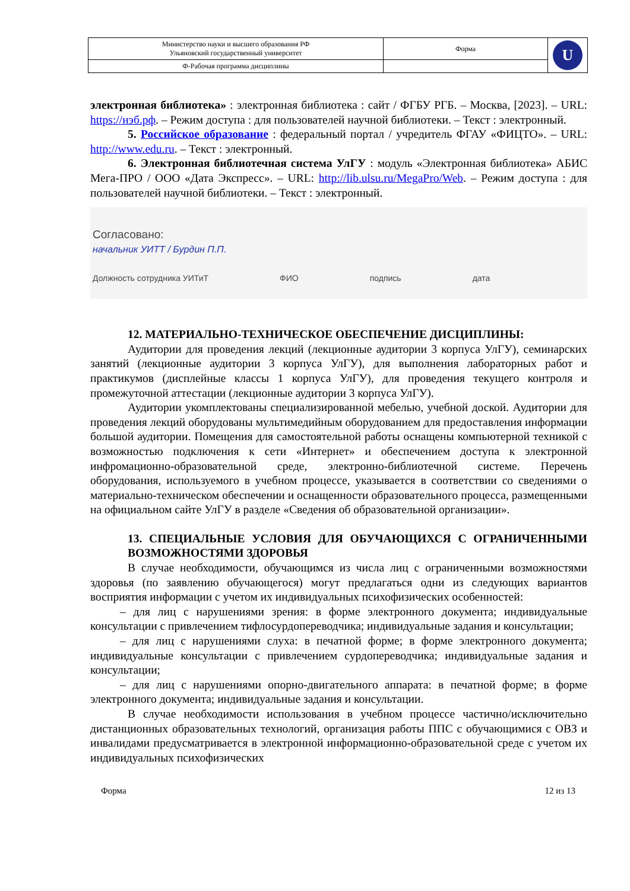| Министерство науки и высшего образования РФ Ульяновский государственный университет | Форма | U |
| Ф-Рабочая программа дисциплины | | |
электронная библиотека» : электронная библиотека : сайт / ФГБУ РГБ. – Москва, [2023]. – URL: https://нэб.рф. – Режим доступа : для пользователей научной библиотеки. – Текст : электронный.
5. Российское образование : федеральный портал / учредитель ФГАУ «ФИЦТО». – URL: http://www.edu.ru. – Текст : электронный.
6. Электронная библиотечная система УлГУ : модуль «Электронная библиотека» АБИС Мега-ПРО / ООО «Дата Экспресс». – URL: http://lib.ulsu.ru/MegaPro/Web. – Режим доступа : для пользователей научной библиотеки. – Текст : электронный.
Согласовано:
начальник УИТТ / Бурдин П.П.
Должность сотрудника УИТиТ ФИО подпись дата
12. МАТЕРИАЛЬНО-ТЕХНИЧЕСКОЕ ОБЕСПЕЧЕНИЕ ДИСЦИПЛИНЫ:
Аудитории для проведения лекций (лекционные аудитории 3 корпуса УлГУ), семинарских занятий (лекционные аудитории 3 корпуса УлГУ), для выполнения лабораторных работ и практикумов (дисплейные классы 1 корпуса УлГУ), для проведения текущего контроля и промежуточной аттестации (лекционные аудитории 3 корпуса УлГУ).
Аудитории укомплектованы специализированной мебелью, учебной доской. Аудитории для проведения лекций оборудованы мультимедийным оборудованием для предоставления информации большой аудитории. Помещения для самостоятельной работы оснащены компьютерной техникой с возможностью подключения к сети «Интернет» и обеспечением доступа к электронной инфромационно-образовательной среде, электронно-библиотечной системе. Перечень оборудования, используемого в учебном процессе, указывается в соответствии со сведениями о материально-техническом обеспечении и оснащенности образовательного процесса, размещенными на официальном сайте УлГУ в разделе «Сведения об образовательной организации».
13. СПЕЦИАЛЬНЫЕ УСЛОВИЯ ДЛЯ ОБУЧАЮЩИХСЯ С ОГРАНИЧЕННЫМИ ВОЗМОЖНОСТЯМИ ЗДОРОВЬЯ
В случае необходимости, обучающимся из числа лиц с ограниченными возможностями здоровья (по заявлению обучающегося) могут предлагаться одни из следующих вариантов восприятия информации с учетом их индивидуальных психофизических особенностей:
– для лиц с нарушениями зрения: в форме электронного документа; индивидуальные консультации с привлечением тифлосурдопереводчика; индивидуальные задания и консультации;
– для лиц с нарушениями слуха: в печатной форме; в форме электронного документа; индивидуальные консультации с привлечением сурдопереводчика; индивидуальные задания и консультации;
– для лиц с нарушениями опорно-двигательного аппарата: в печатной форме; в форме электронного документа; индивидуальные задания и консультации.
В случае необходимости использования в учебном процессе частично/исключительно дистанционных образовательных технологий, организация работы ППС с обучающимися с ОВЗ и инвалидами предусматривается в электронной информационно-образовательной среде с учетом их индивидуальных психофизических
Форма 12 из 13